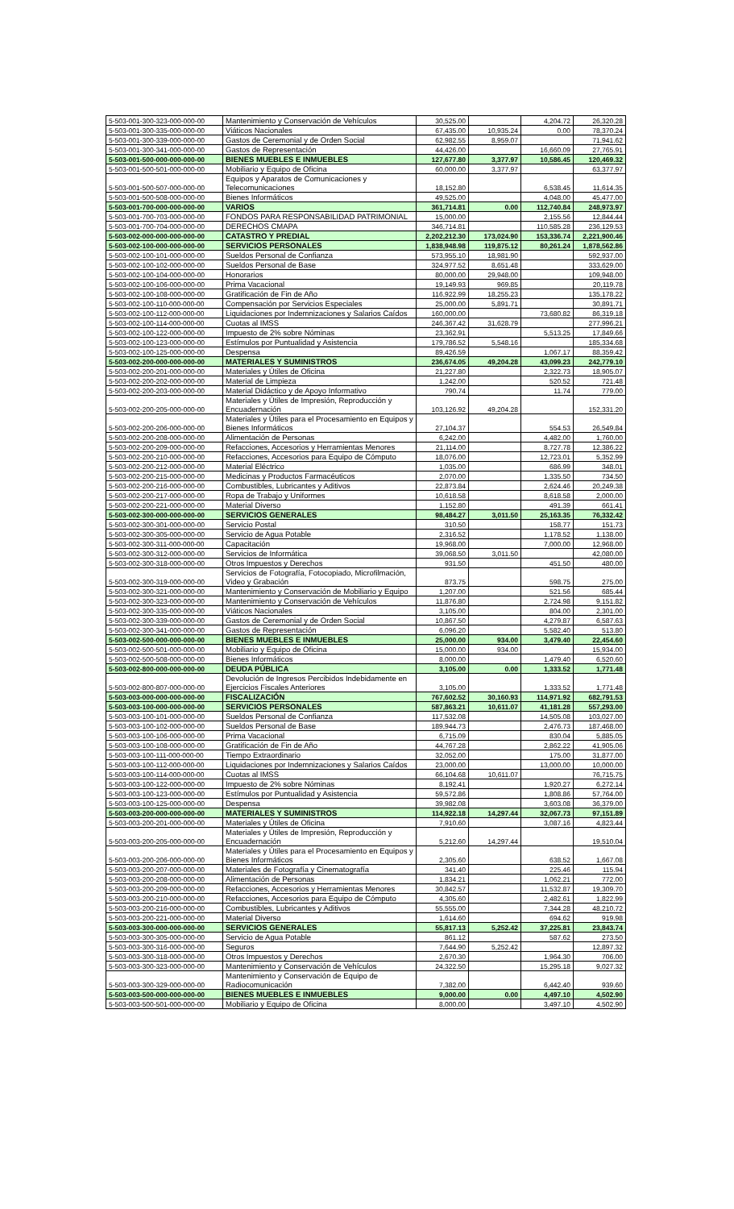| 5-503-001-300-323-000-000-00 | Mantenimiento y Conservación de Vehículos | 30,525.00 | | 4,204.72 | 26,320.28 |
| 5-503-001-300-335-000-000-00 | Viáticos Nacionales | 67,435.00 | 10,935.24 | 0.00 | 78,370.24 |
| 5-503-001-300-339-000-000-00 | Gastos de Ceremonial y de Orden Social | 62,982.55 | 8,959.07 | | 71,941.62 |
| 5-503-001-300-341-000-000-00 | Gastos de Representación | 44,426.00 | | 16,660.09 | 27,765.91 |
| 5-503-001-500-000-000-000-00 | BIENES MUEBLES E INMUEBLES | 127,677.80 | 3,377.97 | 10,586.45 | 120,469.32 |
| 5-503-001-500-501-000-000-00 | Mobiliario y Equipo de Oficina | 60,000.00 | 3,377.97 | | 63,377.97 |
| 5-503-001-500-507-000-000-00 | Equipos y Aparatos de Comunicaciones y Telecomunicaciones | 18,152.80 | | 6,538.45 | 11,614.35 |
| 5-503-001-500-508-000-000-00 | Bienes Informáticos | 49,525.00 | | 4,048.00 | 45,477.00 |
| 5-503-001-700-000-000-000-00 | VARIOS | 361,714.81 | 0.00 | 112,740.84 | 248,973.97 |
| 5-503-001-700-703-000-000-00 | FONDOS PARA RESPONSABILIDAD PATRIMONIAL | 15,000.00 | | 2,155.56 | 12,844.44 |
| 5-503-001-700-704-000-000-00 | DERECHOS CMAPA | 346,714.81 | | 110,585.28 | 236,129.53 |
| 5-503-002-000-000-000-000-00 | CATASTRO Y PREDIAL | 2,202,212.30 | 173,024.90 | 153,336.74 | 2,221,900.46 |
| 5-503-002-100-000-000-000-00 | SERVICIOS PERSONALES | 1,838,948.98 | 119,875.12 | 80,261.24 | 1,878,562.86 |
| 5-503-002-100-101-000-000-00 | Sueldos Personal de Confianza | 573,955.10 | 18,981.90 | | 592,937.00 |
| 5-503-002-100-102-000-000-00 | Sueldos Personal de Base | 324,977.52 | 8,651.48 | | 333,629.00 |
| 5-503-002-100-104-000-000-00 | Honorarios | 80,000.00 | 29,948.00 | | 109,948.00 |
| 5-503-002-100-106-000-000-00 | Prima Vacacional | 19,149.93 | 969.85 | | 20,119.78 |
| 5-503-002-100-108-000-000-00 | Gratificación de Fin de Año | 116,922.99 | 18,255.23 | | 135,178.22 |
| 5-503-002-100-110-000-000-00 | Compensación por Servicios Especiales | 25,000.00 | 5,891.71 | | 30,891.71 |
| 5-503-002-100-112-000-000-00 | Liquidaciones por Indemnizaciones y Salarios Caídos | 160,000.00 | | 73,680.82 | 86,319.18 |
| 5-503-002-100-114-000-000-00 | Cuotas al IMSS | 246,367.42 | 31,628.79 | | 277,996.21 |
| 5-503-002-100-122-000-000-00 | Impuesto de 2% sobre Nóminas | 23,362.91 | | 5,513.25 | 17,849.66 |
| 5-503-002-100-123-000-000-00 | Estímulos por Puntualidad y Asistencia | 179,786.52 | 5,548.16 | | 185,334.68 |
| 5-503-002-100-125-000-000-00 | Despensa | 89,426.59 | | 1,067.17 | 88,359.42 |
| 5-503-002-200-000-000-000-00 | MATERIALES Y SUMINISTROS | 236,674.05 | 49,204.28 | 43,099.23 | 242,779.10 |
| 5-503-002-200-201-000-000-00 | Materiales y Útiles de Oficina | 21,227.80 | | 2,322.73 | 18,905.07 |
| 5-503-002-200-202-000-000-00 | Material de Limpieza | 1,242.00 | | 520.52 | 721.48 |
| 5-503-002-200-203-000-000-00 | Material Didáctico y de Apoyo Informativo | 790.74 | | 11.74 | 779.00 |
| 5-503-002-200-205-000-000-00 | Materiales y Útiles de Impresión, Reproducción y Encuadernación | 103,126.92 | 49,204.28 | | 152,331.20 |
| 5-503-002-200-206-000-000-00 | Materiales y Útiles para el Procesamiento en Equipos y Bienes Informáticos | 27,104.37 | | 554.53 | 26,549.84 |
| 5-503-002-200-208-000-000-00 | Alimentación de Personas | 6,242.00 | | 4,482.00 | 1,760.00 |
| 5-503-002-200-209-000-000-00 | Refacciones, Accesorios y Herramientas Menores | 21,114.00 | | 8,727.78 | 12,386.22 |
| 5-503-002-200-210-000-000-00 | Refacciones, Accesorios para Equipo de Cómputo | 18,076.00 | | 12,723.01 | 5,352.99 |
| 5-503-002-200-212-000-000-00 | Material Eléctrico | 1,035.00 | | 686.99 | 348.01 |
| 5-503-002-200-215-000-000-00 | Medicinas y Productos Farmacéuticos | 2,070.00 | | 1,335.50 | 734.50 |
| 5-503-002-200-216-000-000-00 | Combustibles, Lubricantes y Aditivos | 22,873.84 | | 2,624.46 | 20,249.38 |
| 5-503-002-200-217-000-000-00 | Ropa de Trabajo y Uniformes | 10,618.58 | | 8,618.58 | 2,000.00 |
| 5-503-002-200-221-000-000-00 | Material Diverso | 1,152.80 | | 491.39 | 661.41 |
| 5-503-002-300-000-000-000-00 | SERVICIOS GENERALES | 98,484.27 | 3,011.50 | 25,163.35 | 76,332.42 |
| 5-503-002-300-301-000-000-00 | Servicio Postal | 310.50 | | 158.77 | 151.73 |
| 5-503-002-300-305-000-000-00 | Servicio de Agua Potable | 2,316.52 | | 1,178.52 | 1,138.00 |
| 5-503-002-300-311-000-000-00 | Capacitación | 19,968.00 | | 7,000.00 | 12,968.00 |
| 5-503-002-300-312-000-000-00 | Servicios de Informática | 39,068.50 | 3,011.50 | | 42,080.00 |
| 5-503-002-300-318-000-000-00 | Otros Impuestos y Derechos | 931.50 | | 451.50 | 480.00 |
| 5-503-002-300-319-000-000-00 | Servicios de Fotografía, Fotocopiado, Microfilmación, Video y Grabación | 873.75 | | 598.75 | 275.00 |
| 5-503-002-300-321-000-000-00 | Mantenimiento y Conservación de Mobiliario y Equipo | 1,207.00 | | 521.56 | 685.44 |
| 5-503-002-300-323-000-000-00 | Mantenimiento y Conservación de Vehículos | 11,876.80 | | 2,724.98 | 9,151.82 |
| 5-503-002-300-335-000-000-00 | Viáticos Nacionales | 3,105.00 | | 804.00 | 2,301.00 |
| 5-503-002-300-339-000-000-00 | Gastos de Ceremonial y de Orden Social | 10,867.50 | | 4,279.87 | 6,587.63 |
| 5-503-002-300-341-000-000-00 | Gastos de Representación | 6,096.20 | | 5,582.40 | 513.80 |
| 5-503-002-500-000-000-000-00 | BIENES MUEBLES E INMUEBLES | 25,000.00 | 934.00 | 3,479.40 | 22,454.60 |
| 5-503-002-500-501-000-000-00 | Mobiliario y Equipo de Oficina | 15,000.00 | 934.00 | | 15,934.00 |
| 5-503-002-500-508-000-000-00 | Bienes Informáticos | 8,000.00 | | 1,479.40 | 6,520.60 |
| 5-503-002-800-000-000-000-00 | DEUDA PÚBLICA | 3,105.00 | 0.00 | 1,333.52 | 1,771.48 |
| 5-503-002-800-807-000-000-00 | Devolución de Ingresos Percibidos Indebidamente en Ejercicios Fiscales Anteriores | 3,105.00 | | 1,333.52 | 1,771.48 |
| 5-503-003-000-000-000-000-00 | FISCALIZACIÓN | 767,602.52 | 30,160.93 | 114,971.92 | 682,791.53 |
| 5-503-003-100-000-000-000-00 | SERVICIOS PERSONALES | 587,863.21 | 10,611.07 | 41,181.28 | 557,293.00 |
| 5-503-003-100-101-000-000-00 | Sueldos Personal de Confianza | 117,532.08 | | 14,505.08 | 103,027.00 |
| 5-503-003-100-102-000-000-00 | Sueldos Personal de Base | 189,944.73 | | 2,476.73 | 187,468.00 |
| 5-503-003-100-106-000-000-00 | Prima Vacacional | 6,715.09 | | 830.04 | 5,885.05 |
| 5-503-003-100-108-000-000-00 | Gratificación de Fin de Año | 44,767.28 | | 2,862.22 | 41,905.06 |
| 5-503-003-100-111-000-000-00 | Tiempo Extraordinario | 32,052.00 | | 175.00 | 31,877.00 |
| 5-503-003-100-112-000-000-00 | Liquidaciones por Indemnizaciones y Salarios Caídos | 23,000.00 | | 13,000.00 | 10,000.00 |
| 5-503-003-100-114-000-000-00 | Cuotas al IMSS | 66,104.68 | 10,611.07 | | 76,715.75 |
| 5-503-003-100-122-000-000-00 | Impuesto de 2% sobre Nóminas | 8,192.41 | | 1,920.27 | 6,272.14 |
| 5-503-003-100-123-000-000-00 | Estímulos por Puntualidad y Asistencia | 59,572.86 | | 1,808.86 | 57,764.00 |
| 5-503-003-100-125-000-000-00 | Despensa | 39,982.08 | | 3,603.08 | 36,379.00 |
| 5-503-003-200-000-000-000-00 | MATERIALES Y SUMINISTROS | 114,922.18 | 14,297.44 | 32,067.73 | 97,151.89 |
| 5-503-003-200-201-000-000-00 | Materiales y Útiles de Oficina | 7,910.60 | | 3,087.16 | 4,823.44 |
| 5-503-003-200-205-000-000-00 | Materiales y Útiles de Impresión, Reproducción y Encuadernación | 5,212.60 | 14,297.44 | | 19,510.04 |
| 5-503-003-200-206-000-000-00 | Materiales y Útiles para el Procesamiento en Equipos y Bienes Informáticos | 2,305.60 | | 638.52 | 1,667.08 |
| 5-503-003-200-207-000-000-00 | Materiales de Fotografía y Cinematografía | 341.40 | | 225.46 | 115.94 |
| 5-503-003-200-208-000-000-00 | Alimentación de Personas | 1,834.21 | | 1,062.21 | 772.00 |
| 5-503-003-200-209-000-000-00 | Refacciones, Accesorios y Herramientas Menores | 30,842.57 | | 11,532.87 | 19,309.70 |
| 5-503-003-200-210-000-000-00 | Refacciones, Accesorios para Equipo de Cómputo | 4,305.60 | | 2,482.61 | 1,822.99 |
| 5-503-003-200-216-000-000-00 | Combustibles, Lubricantes y Aditivos | 55,555.00 | | 7,344.28 | 48,210.72 |
| 5-503-003-200-221-000-000-00 | Material Diverso | 1,614.60 | | 694.62 | 919.98 |
| 5-503-003-300-000-000-000-00 | SERVICIOS GENERALES | 55,817.13 | 5,252.42 | 37,225.81 | 23,843.74 |
| 5-503-003-300-305-000-000-00 | Servicio de Agua Potable | 861.12 | | 587.62 | 273.50 |
| 5-503-003-300-316-000-000-00 | Seguros | 7,644.90 | 5,252.42 | | 12,897.32 |
| 5-503-003-300-318-000-000-00 | Otros Impuestos y Derechos | 2,670.30 | | 1,964.30 | 706.00 |
| 5-503-003-300-323-000-000-00 | Mantenimiento y Conservación de Vehículos | 24,322.50 | | 15,295.18 | 9,027.32 |
| 5-503-003-300-329-000-000-00 | Mantenimiento y Conservación de Equipo de Radiocomunicación | 7,382.00 | | 6,442.40 | 939.60 |
| 5-503-003-500-000-000-000-00 | BIENES MUEBLES E INMUEBLES | 9,000.00 | 0.00 | 4,497.10 | 4,502.90 |
| 5-503-003-500-501-000-000-00 | Mobiliario y Equipo de Oficina | 8,000.00 | | 3,497.10 | 4,502.90 |